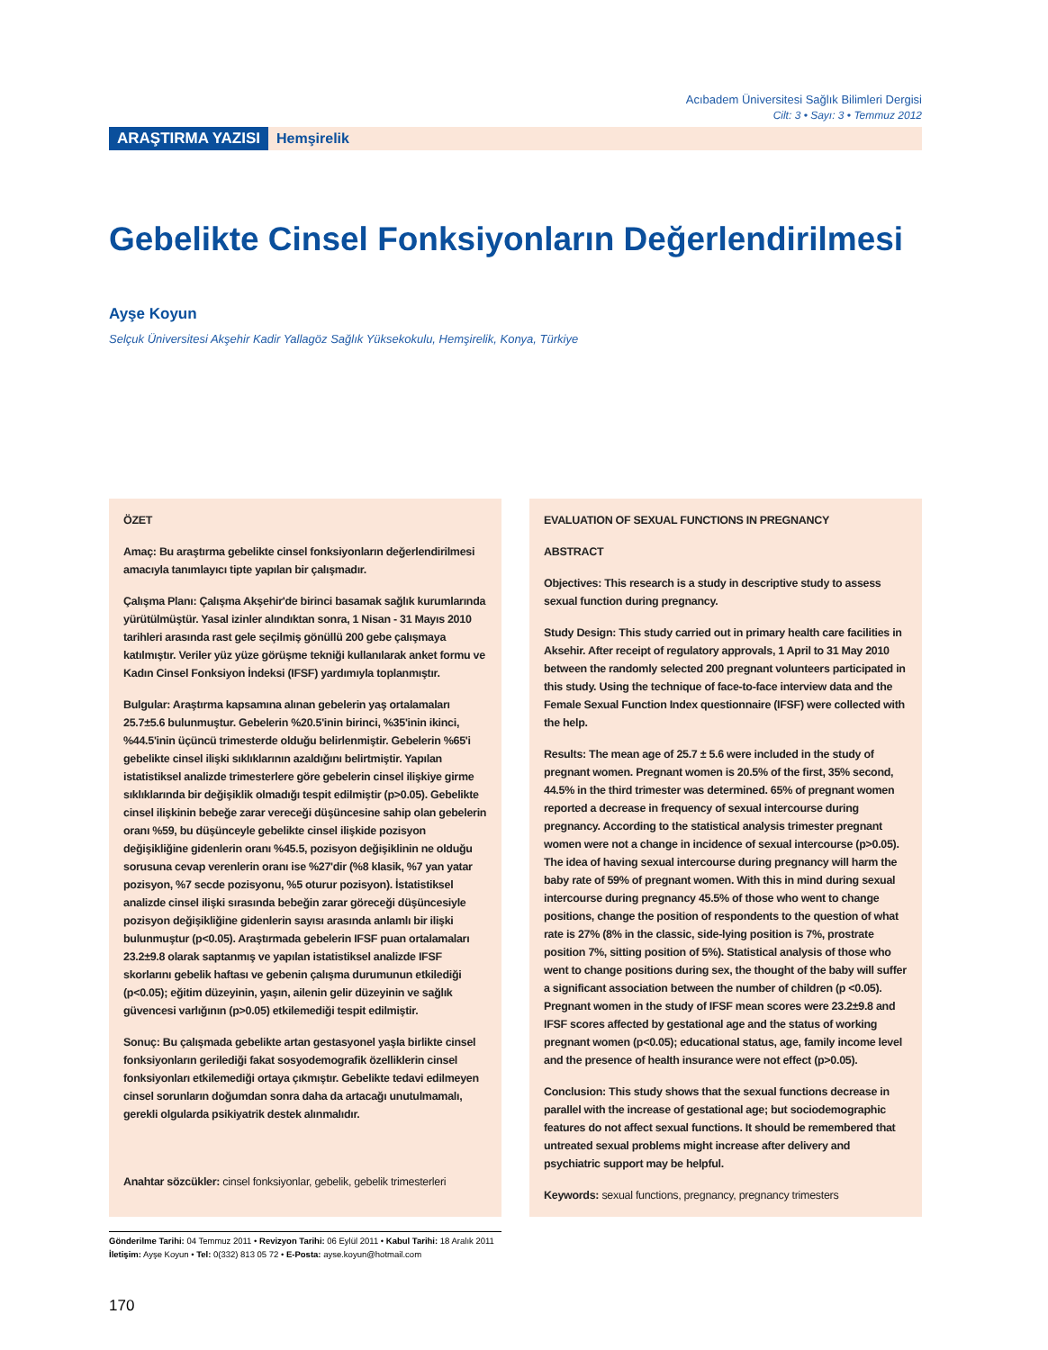Acıbadem Üniversitesi Sağlık Bilimleri Dergisi
Cilt: 3 • Sayı: 3 • Temmuz 2012
ARAŞTIRMA YAZISI Hemşirelik
Gebelikte Cinsel Fonksiyonların Değerlendirilmesi
Ayşe Koyun
Selçuk Üniversitesi Akşehir Kadir Yallagöz Sağlık Yüksekokulu, Hemşirelik, Konya, Türkiye
ÖZET
Amaç: Bu araştırma gebelikte cinsel fonksiyonların değerlendirilmesi amacıyla tanımlayıcı tipte yapılan bir çalışmadır.
Çalışma Planı: Çalışma Akşehir'de birinci basamak sağlık kurumlarında yürütülmüştür. Yasal izinler alındıktan sonra, 1 Nisan - 31 Mayıs 2010 tarihleri arasında rast gele seçilmiş gönüllü 200 gebe çalışmaya katılmıştır. Veriler yüz yüze görüşme tekniği kullanılarak anket formu ve Kadın Cinsel Fonksiyon İndeksi (IFSF) yardımıyla toplanmıştır.
Bulgular: Araştırma kapsamına alınan gebelerin yaş ortalamaları 25.7±5.6 bulunmuştur. Gebelerin %20.5'inin birinci, %35'inin ikinci, %44.5'inin üçüncü trimesterde olduğu belirlenmiştir. Gebelerin %65'i gebelikte cinsel ilişki sıklıklarının azaldığını belirtmiştir. Yapılan istatistiksel analizde trimesterlere göre gebelerin cinsel ilişkiye girme sıklıklarında bir değişiklik olmadığı tespit edilmiştir (p>0.05). Gebelikte cinsel ilişkinin bebeğe zarar vereceği düşüncesine sahip olan gebelerin oranı %59, bu düşünceyle gebelikte cinsel ilişkide pozisyon değişikliğine gidenlerin oranı %45.5, pozisyon değişiklinin ne olduğu sorusuna cevap verenlerin oranı ise %27'dir (%8 klasik, %7 yan yatar pozisyon, %7 secde pozisyonu, %5 oturur pozisyon). İstatistiksel analizde cinsel ilişki sırasında bebeğin zarar göreceği düşüncesiyle pozisyon değişikliğine gidenlerin sayısı arasında anlamlı bir ilişki bulunmuştur (p<0.05). Araştırmada gebelerin IFSF puan ortalamaları 23.2±9.8 olarak saptanmış ve yapılan istatistiksel analizde IFSF skorlarını gebelik haftası ve gebenin çalışma durumunun etkilediği (p<0.05); eğitim düzeyinin, yaşın, ailenin gelir düzeyinin ve sağlık güvencesi varlığının (p>0.05) etkilemediği tespit edilmiştir.
Sonuç: Bu çalışmada gebelikte artan gestasyonel yaşla birlikte cinsel fonksiyonların gerilediği fakat sosyodemografik özelliklerin cinsel fonksiyonları etkilemediği ortaya çıkmıştır. Gebelikte tedavi edilmeyen cinsel sorunların doğumdan sonra daha da artacağı unutulmamalı, gerekli olgularda psikiyatrik destek alınmalıdır.
Anahtar sözcükler: cinsel fonksiyonlar, gebelik, gebelik trimesterleri
EVALUATION OF SEXUAL FUNCTIONS IN PREGNANCY
ABSTRACT
Objectives: This research is a study in descriptive study to assess sexual function during pregnancy.
Study Design: This study carried out in primary health care facilities in Aksehir. After receipt of regulatory approvals, 1 April to 31 May 2010 between the randomly selected 200 pregnant volunteers participated in this study. Using the technique of face-to-face interview data and the Female Sexual Function Index questionnaire (IFSF) were collected with the help.
Results: The mean age of 25.7 ± 5.6 were included in the study of pregnant women. Pregnant women is 20.5% of the first, 35% second, 44.5% in the third trimester was determined. 65% of pregnant women reported a decrease in frequency of sexual intercourse during pregnancy. According to the statistical analysis trimester pregnant women were not a change in incidence of sexual intercourse (p>0.05). The idea of having sexual intercourse during pregnancy will harm the baby rate of 59% of pregnant women. With this in mind during sexual intercourse during pregnancy 45.5% of those who went to change positions, change the position of respondents to the question of what rate is 27% (8% in the classic, side-lying position is 7%, prostrate position 7%, sitting position of 5%). Statistical analysis of those who went to change positions during sex, the thought of the baby will suffer a significant association between the number of children (p <0.05). Pregnant women in the study of IFSF mean scores were 23.2±9.8 and IFSF scores affected by gestational age and the status of working pregnant women (p<0.05); educational status, age, family income level and the presence of health insurance were not effect (p>0.05).
Conclusion: This study shows that the sexual functions decrease in parallel with the increase of gestational age; but sociodemographic features do not affect sexual functions. It should be remembered that untreated sexual problems might increase after delivery and psychiatric support may be helpful.
Keywords: sexual functions, pregnancy, pregnancy trimesters
Gönderilme Tarihi: 04 Temmuz 2011 • Revizyon Tarihi: 06 Eylül 2011 • Kabul Tarihi: 18 Aralık 2011
İletişim: Ayşe Koyun • Tel: 0(332) 813 05 72 • E-Posta: ayse.koyun@hotmail.com
170